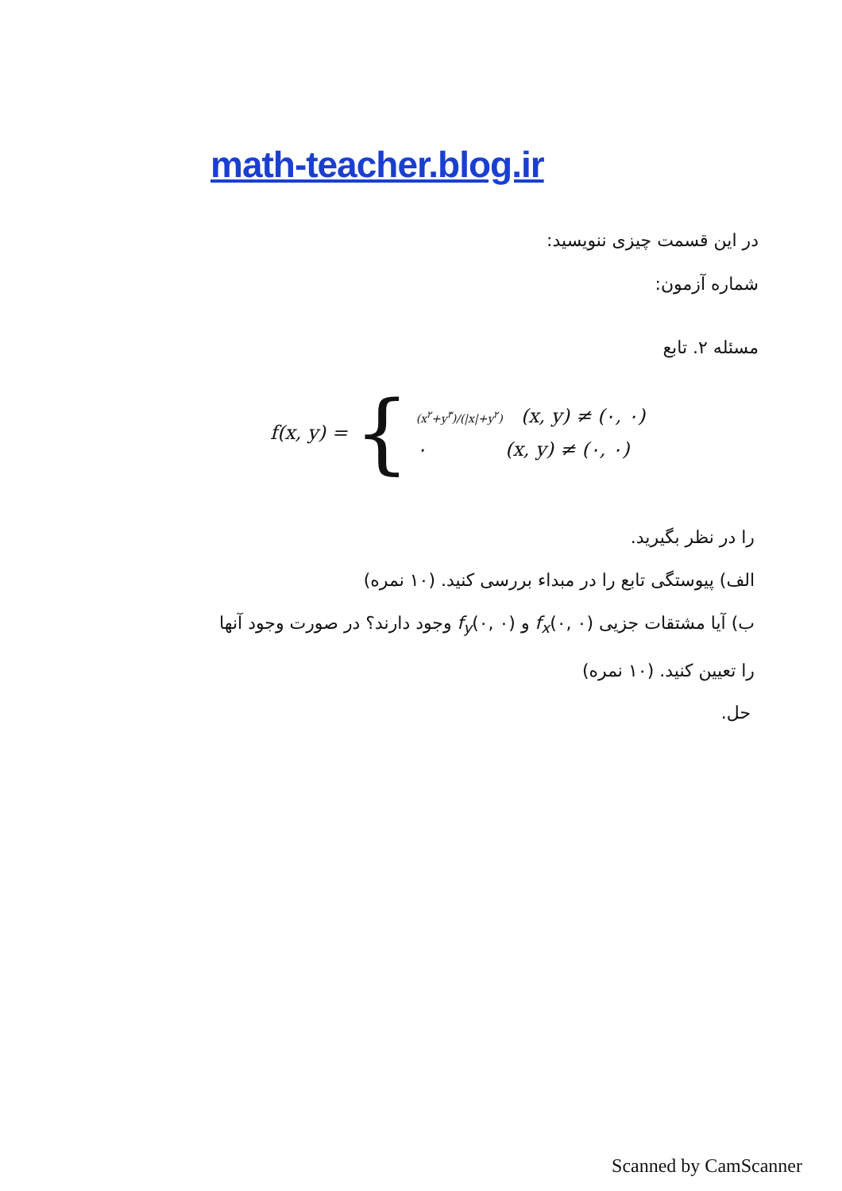math-teacher.blog.ir
در این قسمت چیزی ننویسید:
شماره آزمون:
مسئله ۲. تابع
f(x, y) = {
(x<sup>۲</sup>+y<sup>۳</sup>)/(|x|+y<sup>۲</sup>) (x, y) ≠ (۰, ۰)
۰ (x, y) ≠ (۰, ۰)
را در نظر بگیرید.
الف) پیوستگی تابع را در مبداء بررسی کنید. (۱۰ نمره)
ب) آیا مشتقات جزیی f<sub>x</sub>(۰, ۰) و f<sub>y</sub>(۰, ۰) وجود دارند؟ در صورت وجود آنها
را تعیین کنید. (۱۰ نمره)
حل.
Scanned by CamScanner